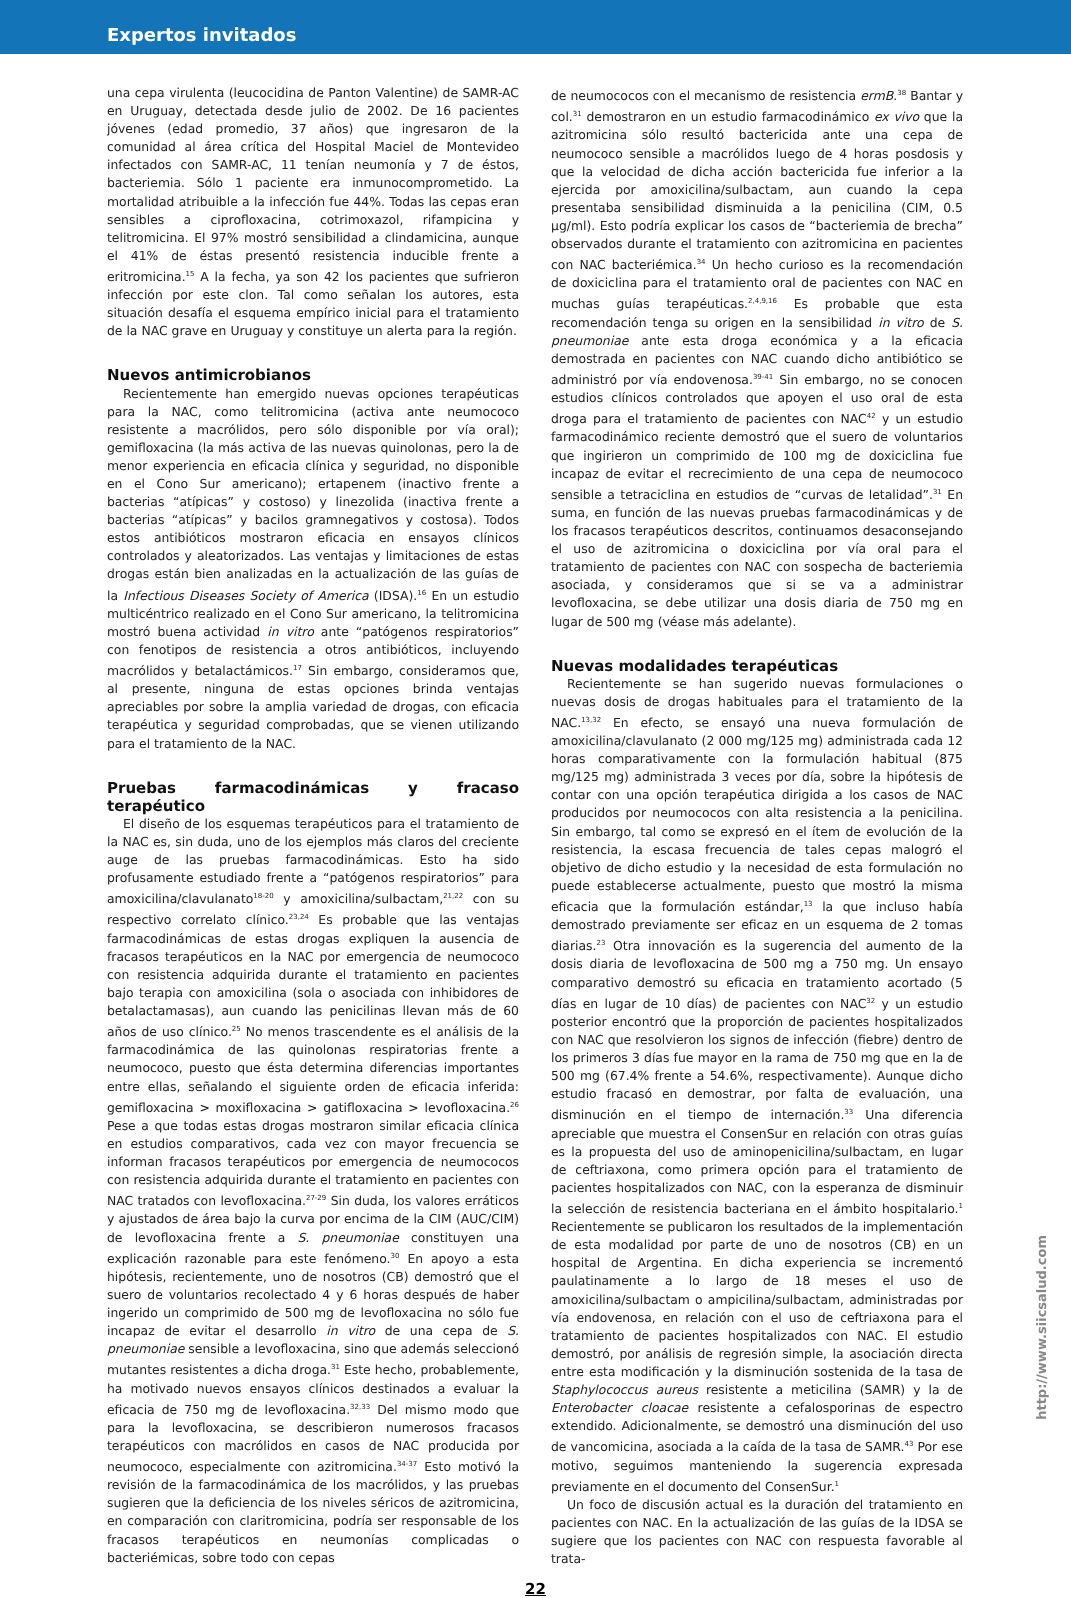Expertos invitados
una cepa virulenta (leucocidina de Panton Valentine) de SAMR-AC en Uruguay, detectada desde julio de 2002. De 16 pacientes jóvenes (edad promedio, 37 años) que ingresaron de la comunidad al área crítica del Hospital Maciel de Montevideo infectados con SAMR-AC, 11 tenían neumonía y 7 de éstos, bacteriemia. Sólo 1 paciente era inmunocomprometido. La mortalidad atribuible a la infección fue 44%. Todas las cepas eran sensibles a ciprofloxacina, cotrimoxazol, rifampicina y telitromicina. El 97% mostró sensibilidad a clindamicina, aunque el 41% de éstas presentó resistencia inducible frente a eritromicina.<sup>15</sup> A la fecha, ya son 42 los pacientes que sufrieron infección por este clon. Tal como señalan los autores, esta situación desafía el esquema empírico inicial para el tratamiento de la NAC grave en Uruguay y constituye un alerta para la región.
Nuevos antimicrobianos
Recientemente han emergido nuevas opciones terapéuticas para la NAC, como telitromicina (activa ante neumococo resistente a macrólidos, pero sólo disponible por vía oral); gemifloxacina (la más activa de las nuevas quinolonas, pero la de menor experiencia en eficacia clínica y seguridad, no disponible en el Cono Sur americano); ertapenem (inactivo frente a bacterias “atípicas” y costoso) y linezolida (inactiva frente a bacterias “atípicas” y bacilos gramnegativos y costosa). Todos estos antibióticos mostraron eficacia en ensayos clínicos controlados y aleatorizados. Las ventajas y limitaciones de estas drogas están bien analizadas en la actualización de las guías de la Infectious Diseases Society of America (IDSA).<sup>16</sup> En un estudio multicéntrico realizado en el Cono Sur americano, la telitromicina mostró buena actividad in vitro ante “patógenos respiratorios” con fenotipos de resistencia a otros antibióticos, incluyendo macrólidos y betalactámicos.<sup>17</sup> Sin embargo, consideramos que, al presente, ninguna de estas opciones brinda ventajas apreciables por sobre la amplia variedad de drogas, con eficacia terapéutica y seguridad comprobadas, que se vienen utilizando para el tratamiento de la NAC.
Pruebas farmacodinámicas y fracaso terapéutico
El diseño de los esquemas terapéuticos para el tratamiento de la NAC es, sin duda, uno de los ejemplos más claros del creciente auge de las pruebas farmacodinámicas. Esto ha sido profusamente estudiado frente a “patógenos respiratorios” para amoxicilina/clavulanato<sup>18-20</sup> y amoxicilina/sulbactam,<sup>21,22</sup> con su respectivo correlato clínico.<sup>23,24</sup> Es probable que las ventajas farmacodinámicas de estas drogas expliquen la ausencia de fracasos terapéuticos en la NAC por emergencia de neumococo con resistencia adquirida durante el tratamiento en pacientes bajo terapia con amoxicilina (sola o asociada con inhibidores de betalactamasas), aun cuando las penicilinas llevan más de 60 años de uso clínico.<sup>25</sup> No menos trascendente es el análisis de la farmacodinámica de las quinolonas respiratorias frente a neumococo, puesto que ésta determina diferencias importantes entre ellas, señalando el siguiente orden de eficacia inferida: gemifloxacina > moxifloxacina > gatifloxacina > levofloxacina.<sup>26</sup> Pese a que todas estas drogas mostraron similar eficacia clínica en estudios comparativos, cada vez con mayor frecuencia se informan fracasos terapéuticos por emergencia de neumococos con resistencia adquirida durante el tratamiento en pacientes con NAC tratados con levofloxacina.<sup>27-29</sup> Sin duda, los valores erráticos y ajustados de área bajo la curva por encima de la CIM (AUC/CIM) de levofloxacina frente a S. pneumoniae constituyen una explicación razonable para este fenómeno.<sup>30</sup> En apoyo a esta hipótesis, recientemente, uno de nosotros (CB) demostró que el suero de voluntarios recolectado 4 y 6 horas después de haber ingerido un comprimido de 500 mg de levofloxacina no sólo fue incapaz de evitar el desarrollo in vitro de una cepa de S. pneumoniae sensible a levofloxacina, sino que además seleccionó mutantes resistentes a dicha droga.<sup>31</sup> Este hecho, probablemente, ha motivado nuevos ensayos clínicos destinados a evaluar la eficacia de 750 mg de levofloxacina.<sup>32,33</sup> Del mismo modo que para la levofloxacina, se describieron numerosos fracasos terapéuticos con macrólidos en casos de NAC producida por neumococo, especialmente con azitromicina.<sup>34-37</sup> Esto motivó la revisión de la farmacodinámica de los macrólidos, y las pruebas sugieren que la deficiencia de los niveles séricos de azitromicina, en comparación con claritromicina, podría ser responsable de los fracasos terapéuticos en neumonías complicadas o bacteriémicas, sobre todo con cepas
de neumococos con el mecanismo de resistencia ermB.<sup>38</sup> Bantar y col.<sup>31</sup> demostraron en un estudio farmacodinámico ex vivo que la azitromicina sólo resultó bactericida ante una cepa de neumococo sensible a macrólidos luego de 4 horas posdosis y que la velocidad de dicha acción bactericida fue inferior a la ejercida por amoxicilina/sulbactam, aun cuando la cepa presentaba sensibilidad disminuida a la penicilina (CIM, 0.5 µg/ml). Esto podría explicar los casos de “bacteriemia de brecha” observados durante el tratamiento con azitromicina en pacientes con NAC bacteriémica.<sup>34</sup> Un hecho curioso es la recomendación de doxiciclina para el tratamiento oral de pacientes con NAC en muchas guías terapéuticas.<sup>2,4,9,16</sup> Es probable que esta recomendación tenga su origen en la sensibilidad in vitro de S. pneumoniae ante esta droga económica y a la eficacia demostrada en pacientes con NAC cuando dicho antibiótico se administró por vía endovenosa.<sup>39-41</sup> Sin embargo, no se conocen estudios clínicos controlados que apoyen el uso oral de esta droga para el tratamiento de pacientes con NAC<sup>42</sup> y un estudio farmacodinámico reciente demostró que el suero de voluntarios que ingirieron un comprimido de 100 mg de doxiciclina fue incapaz de evitar el recrecimiento de una cepa de neumococo sensible a tetraciclina en estudios de “curvas de letalidad”.<sup>31</sup> En suma, en función de las nuevas pruebas farmacodinámicas y de los fracasos terapéuticos descritos, continuamos desaconsejando el uso de azitromicina o doxiciclina por vía oral para el tratamiento de pacientes con NAC con sospecha de bacteriemia asociada, y consideramos que si se va a administrar levofloxacina, se debe utilizar una dosis diaria de 750 mg en lugar de 500 mg (véase más adelante).
Nuevas modalidades terapéuticas
Recientemente se han sugerido nuevas formulaciones o nuevas dosis de drogas habituales para el tratamiento de la NAC.<sup>13,32</sup> En efecto, se ensayó una nueva formulación de amoxicilina/clavulanato (2 000 mg/125 mg) administrada cada 12 horas comparativamente con la formulación habitual (875 mg/125 mg) administrada 3 veces por día, sobre la hipótesis de contar con una opción terapéutica dirigida a los casos de NAC producidos por neumococos con alta resistencia a la penicilina. Sin embargo, tal como se expresó en el ítem de evolución de la resistencia, la escasa frecuencia de tales cepas malogró el objetivo de dicho estudio y la necesidad de esta formulación no puede establecerse actualmente, puesto que mostró la misma eficacia que la formulación estándar,<sup>13</sup> la que incluso había demostrado previamente ser eficaz en un esquema de 2 tomas diarias.<sup>23</sup> Otra innovación es la sugerencia del aumento de la dosis diaria de levofloxacina de 500 mg a 750 mg. Un ensayo comparativo demostró su eficacia en tratamiento acortado (5 días en lugar de 10 días) de pacientes con NAC<sup>32</sup> y un estudio posterior encontró que la proporción de pacientes hospitalizados con NAC que resolvieron los signos de infección (fiebre) dentro de los primeros 3 días fue mayor en la rama de 750 mg que en la de 500 mg (67.4% frente a 54.6%, respectivamente). Aunque dicho estudio fracasó en demostrar, por falta de evaluación, una disminución en el tiempo de internación.<sup>33</sup> Una diferencia apreciable que muestra el ConsenSur en relación con otras guías es la propuesta del uso de aminopenicilina/sulbactam, en lugar de ceftriaxona, como primera opción para el tratamiento de pacientes hospitalizados con NAC, con la esperanza de disminuir la selección de resistencia bacteriana en el ámbito hospitalario.<sup>1</sup> Recientemente se publicaron los resultados de la implementación de esta modalidad por parte de uno de nosotros (CB) en un hospital de Argentina. En dicha experiencia se incrementó paulatinamente a lo largo de 18 meses el uso de amoxicilina/sulbactam o ampicilina/sulbactam, administradas por vía endovenosa, en relación con el uso de ceftriaxona para el tratamiento de pacientes hospitalizados con NAC. El estudio demostró, por análisis de regresión simple, la asociación directa entre esta modificación y la disminución sostenida de la tasa de Staphylococcus aureus resistente a meticilina (SAMR) y la de Enterobacter cloacae resistente a cefalosporinas de espectro extendido. Adicionalmente, se demostró una disminución del uso de vancomicina, asociada a la caída de la tasa de SAMR.<sup>43</sup> Por ese motivo, seguimos manteniendo la sugerencia expresada previamente en el documento del ConsenSur.<sup>1</sup>
Un foco de discusión actual es la duración del tratamiento en pacientes con NAC. En la actualización de las guías de la IDSA se sugiere que los pacientes con NAC con respuesta favorable al trata-
22
http://www.siicsalud.com